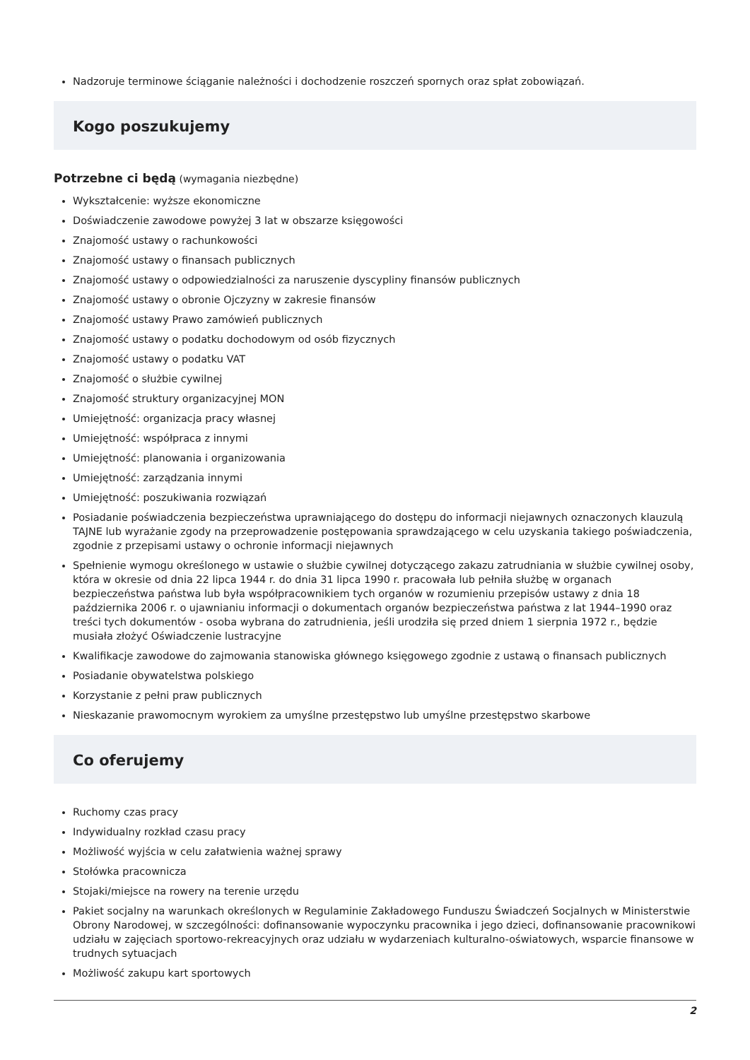Nadzoruje terminowe ściąganie należności i dochodzenie roszczeń spornych oraz spłat zobowiązań.
Kogo poszukujemy
Potrzebne ci będą (wymagania niezbędne)
Wykształcenie: wyższe ekonomiczne
Doświadczenie zawodowe powyżej 3 lat w obszarze księgowości
Znajomość ustawy o rachunkowości
Znajomość ustawy o finansach publicznych
Znajomość ustawy o odpowiedzialności za naruszenie dyscypliny finansów publicznych
Znajomość ustawy o obronie Ojczyzny w zakresie finansów
Znajomość ustawy Prawo zamówień publicznych
Znajomość ustawy o podatku dochodowym od osób fizycznych
Znajomość ustawy o podatku VAT
Znajomość o służbie cywilnej
Znajomość struktury organizacyjnej MON
Umiejętność: organizacja pracy własnej
Umiejętność: współpraca z innymi
Umiejętność: planowania i organizowania
Umiejętność: zarządzania innymi
Umiejętność: poszukiwania rozwiązań
Posiadanie poświadczenia bezpieczeństwa uprawniającego do dostępu do informacji niejawnych oznaczonych klauzulą TAJNE lub wyrażanie zgody na przeprowadzenie postępowania sprawdzającego w celu uzyskania takiego poświadczenia, zgodnie z przepisami ustawy o ochronie informacji niejawnych
Spełnienie wymogu określonego w ustawie o służbie cywilnej dotyczącego zakazu zatrudniania w służbie cywilnej osoby, która w okresie od dnia 22 lipca 1944 r. do dnia 31 lipca 1990 r. pracowała lub pełniła służbę w organach bezpieczeństwa państwa lub była współpracownikiem tych organów w rozumieniu przepisów ustawy z dnia 18 października 2006 r. o ujawnianiu informacji o dokumentach organów bezpieczeństwa państwa z lat 1944–1990 oraz treści tych dokumentów - osoba wybrana do zatrudnienia, jeśli urodziła się przed dniem 1 sierpnia 1972 r., będzie musiała złożyć Oświadczenie lustracyjne
Kwalifikacje zawodowe do zajmowania stanowiska głównego księgowego zgodnie z ustawą o finansach publicznych
Posiadanie obywatelstwa polskiego
Korzystanie z pełni praw publicznych
Nieskazanie prawomocnym wyrokiem za umyślne przestępstwo lub umyślne przestępstwo skarbowe
Co oferujemy
Ruchomy czas pracy
Indywidualny rozkład czasu pracy
Możliwość wyjścia w celu załatwienia ważnej sprawy
Stołówka pracownicza
Stojaki/miejsce na rowery na terenie urzędu
Pakiet socjalny na warunkach określonych w Regulaminie Zakładowego Funduszu Świadczeń Socjalnych w Ministerstwie Obrony Narodowej, w szczególności: dofinansowanie wypoczynku pracownika i jego dzieci, dofinansowanie pracownikowi udziału w zajęciach sportowo-rekreacyjnych oraz udziału w wydarzeniach kulturalno-oświatowych, wsparcie finansowe w trudnych sytuacjach
Możliwość zakupu kart sportowych
2